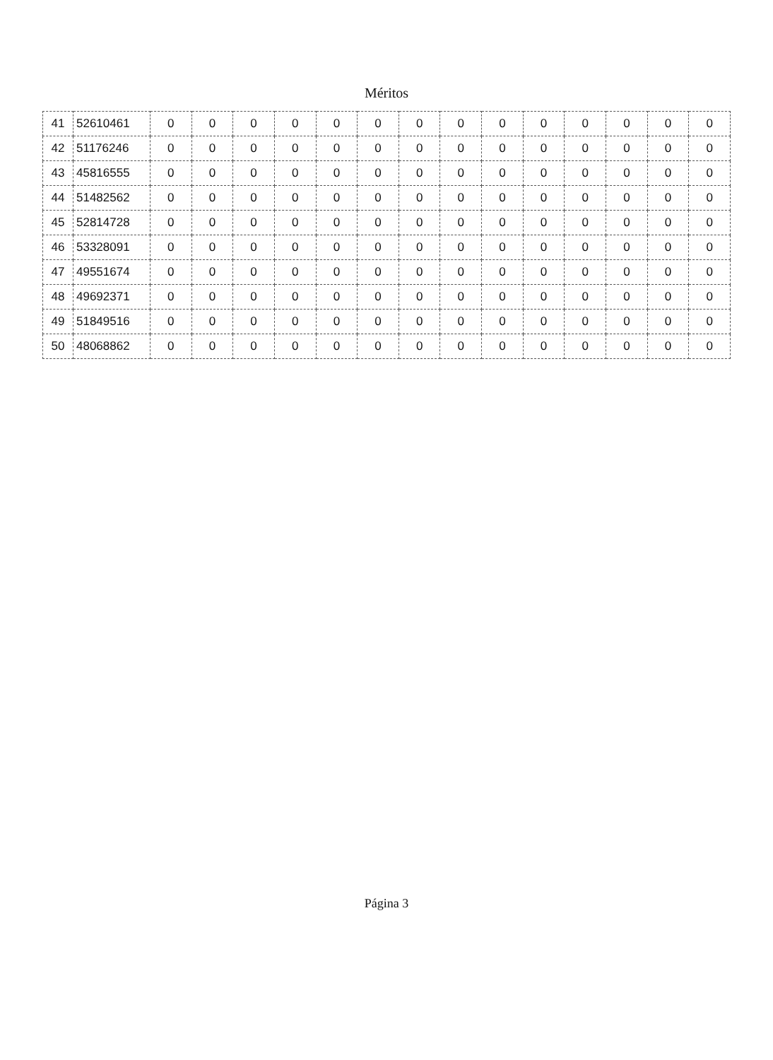Méritos
| 41 | 52610461 | 0 | 0 | 0 | 0 | 0 | 0 | 0 | 0 | 0 | 0 | 0 | 0 | 0 | 0 |
| 42 | 51176246 | 0 | 0 | 0 | 0 | 0 | 0 | 0 | 0 | 0 | 0 | 0 | 0 | 0 | 0 |
| 43 | 45816555 | 0 | 0 | 0 | 0 | 0 | 0 | 0 | 0 | 0 | 0 | 0 | 0 | 0 | 0 |
| 44 | 51482562 | 0 | 0 | 0 | 0 | 0 | 0 | 0 | 0 | 0 | 0 | 0 | 0 | 0 | 0 |
| 45 | 52814728 | 0 | 0 | 0 | 0 | 0 | 0 | 0 | 0 | 0 | 0 | 0 | 0 | 0 | 0 |
| 46 | 53328091 | 0 | 0 | 0 | 0 | 0 | 0 | 0 | 0 | 0 | 0 | 0 | 0 | 0 | 0 |
| 47 | 49551674 | 0 | 0 | 0 | 0 | 0 | 0 | 0 | 0 | 0 | 0 | 0 | 0 | 0 | 0 |
| 48 | 49692371 | 0 | 0 | 0 | 0 | 0 | 0 | 0 | 0 | 0 | 0 | 0 | 0 | 0 | 0 |
| 49 | 51849516 | 0 | 0 | 0 | 0 | 0 | 0 | 0 | 0 | 0 | 0 | 0 | 0 | 0 | 0 |
| 50 | 48068862 | 0 | 0 | 0 | 0 | 0 | 0 | 0 | 0 | 0 | 0 | 0 | 0 | 0 | 0 |
Página 3